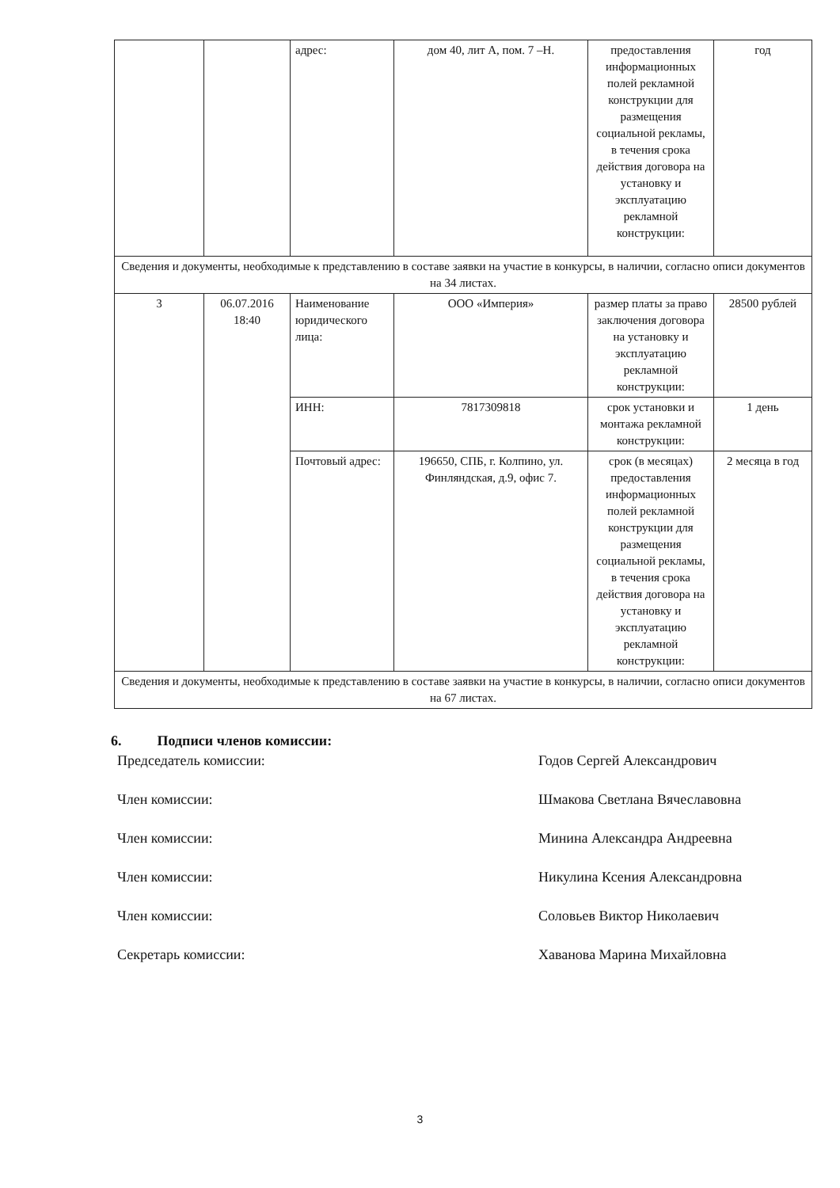| | | адрес: | дом 40, лит А, пом. 7 –Н. | предоставления информационных полей рекламной конструкции для размещения социальной рекламы, в течения срока действия договора на установку и эксплуатацию рекламной конструкции: | год |
| Сведения и документы, необходимые к представлению в составе заявки на участие в конкурсы, в наличии, согласно описи документов на 34 листах. | | | | | |
| 3 | 06.07.2016 18:40 | Наименование юридического лица: | ООО «Империя» | размер платы за право заключения договора на установку и эксплуатацию рекламной конструкции: | 28500 рублей |
| | | ИНН: | 7817309818 | срок установки и монтажа рекламной конструкции: | 1 день |
| | | Почтовый адрес: | 196650, СПБ, г. Колпино, ул. Финляндская, д.9, офис 7. | срок (в месяцах) предоставления информационных полей рекламной конструкции для размещения социальной рекламы, в течения срока действия договора на установку и эксплуатацию рекламной конструкции: | 2 месяца в год |
| Сведения и документы, необходимые к представлению в составе заявки на участие в конкурсы, в наличии, согласно описи документов на 67 листах. | | | | | |
6. Подписи членов комиссии:
Председатель комиссии: Годов Сергей Александрович
Член комиссии: Шмакова Светлана Вячеславовна
Член комиссии: Минина Александра Андреевна
Член комиссии: Никулина Ксения Александровна
Член комиссии: Соловьев Виктор Николаевич
Секретарь комиссии: Хаванова Марина Михайловна
3